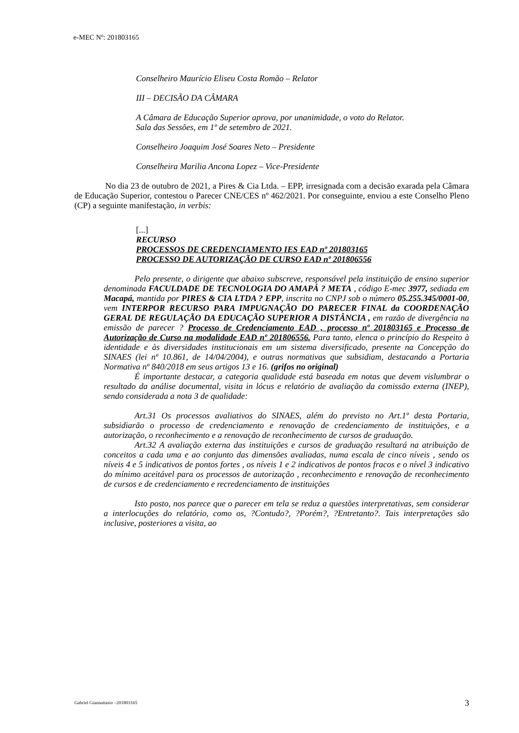e-MEC Nº: 201803165
Conselheiro Maurício Eliseu Costa Romão – Relator
III – DECISÃO DA CÂMARA
A Câmara de Educação Superior aprova, por unanimidade, o voto do Relator.
Sala das Sessões, em 1º de setembro de 2021.
Conselheiro Joaquim José Soares Neto – Presidente
Conselheira Marilia Ancona Lopez – Vice-Presidente
No dia 23 de outubro de 2021, a Pires & Cia Ltda. – EPP, irresignada com a decisão exarada pela Câmara de Educação Superior, contestou o Parecer CNE/CES nº 462/2021. Por conseguinte, enviou a este Conselho Pleno (CP) a seguinte manifestação, in verbis:
[...]
RECURSO
PROCESSOS DE CREDENCIAMENTO IES EAD nº 201803165
PROCESSO DE AUTORIZAÇÃO DE CURSO EAD nº 201806556
Pelo presente, o dirigente que abaixo subscreve, responsável pela instituição de ensino superior denominada FACULDADE DE TECNOLOGIA DO AMAPÁ ? META , código E-mec 3977, sediada em Macapá, mantida por PIRES & CIA LTDA ? EPP, inscrita no CNPJ sob o número 05.255.345/0001-00, vem INTERPOR RECURSO PARA IMPUGNAÇÃO DO PARECER FINAL da COORDENAÇÃO GERAL DE REGULAÇÃO DA EDUCAÇÃO SUPERIOR A DISTÂNCIA , em razão de divergência na emissão de parecer ? Processo de Credenciamento EAD , processo nº 201803165 e Processo de Autorização de Curso na modalidade EAD nº 201806556. Para tanto, elenca o princípio do Respeito à identidade e às diversidades institucionais em um sistema diversificado, presente na Concepção do SINAES (lei nº 10.861, de 14/04/2004), e outras normativas que subsidiam, destacando a Portaria Normativa nº 840/2018 em seus artigos 13 e 16. (grifos no original)
É importante destacar, a categoria qualidade está baseada em notas que devem vislumbrar o resultado da análise documental, visita in lócus e relatório de avaliação da comissão externa (INEP), sendo considerada a nota 3 de qualidade:
Art.31 Os processos avaliativos do SINAES, além do previsto no Art.1º desta Portaria, subsidiarão o processo de credenciamento e renovação de credenciamento de instituições, e a autorização, o reconhecimento e a renovação de reconhecimento de cursos de graduação.
Art.32 A avaliação externa das instituições e cursos de graduação resultará na atribuição de conceitos a cada uma e ao conjunto das dimensões avaliadas, numa escala de cinco níveis , sendo os níveis 4 e 5 indicativos de pontos fortes , os níveis 1 e 2 indicativos de pontos fracos e o nível 3 indicativo do mínimo aceitável para os processos de autorização , reconhecimento e renovação de reconhecimento de cursos e de credenciamento e recredenciamento de instituições
Isto posto, nos parece que o parecer em tela se reduz a questões interpretativas, sem considerar a interlocuções do relatório, como os, ?Contudo?, ?Porém?, ?Entretanto?. Tais interpretações são inclusive, posteriores a visita, ao
Gabriel Giannattasio –201803165 3